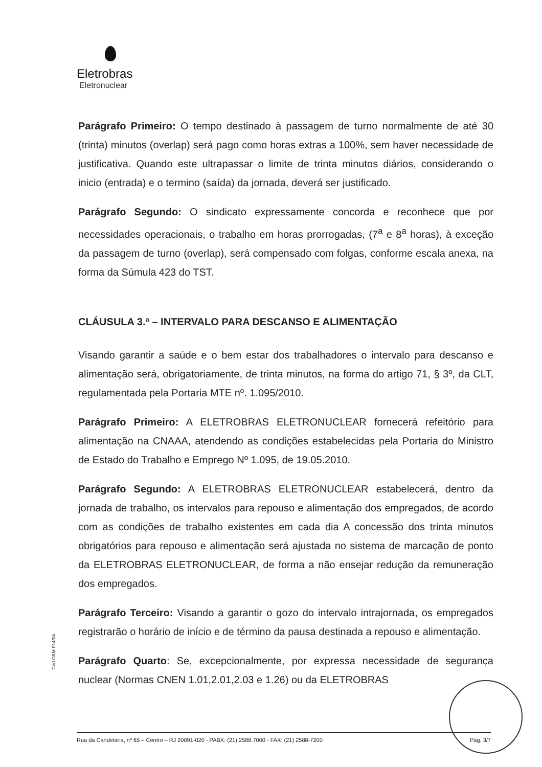Eletrobras
Eletronuclear
Parágrafo Primeiro: O tempo destinado à passagem de turno normalmente de até 30 (trinta) minutos (overlap) será pago como horas extras a 100%, sem haver necessidade de justificativa. Quando este ultrapassar o limite de trinta minutos diários, considerando o inicio (entrada) e o termino (saída) da jornada, deverá ser justificado.
Parágrafo Segundo: O sindicato expressamente concorda e reconhece que por necessidades operacionais, o trabalho em horas prorrogadas, (7<sup>a</sup> e 8<sup>a</sup> horas), à exceção da passagem de turno (overlap), será compensado com folgas, conforme escala anexa, na forma da Súmula 423 do TST.
CLÁUSULA 3.ª – INTERVALO PARA DESCANSO E ALIMENTAÇÃO
Visando garantir a saúde e o bem estar dos trabalhadores o intervalo para descanso e alimentação será, obrigatoriamente, de trinta minutos, na forma do artigo 71, § 3º, da CLT, regulamentada pela Portaria MTE nº. 1.095/2010.
Parágrafo Primeiro: A ELETROBRAS ELETRONUCLEAR fornecerá refeitório para alimentação na CNAAA, atendendo as condições estabelecidas pela Portaria do Ministro de Estado do Trabalho e Emprego Nº 1.095, de 19.05.2010.
Parágrafo Segundo: A ELETROBRAS ELETRONUCLEAR estabelecerá, dentro da jornada de trabalho, os intervalos para repouso e alimentação dos empregados, de acordo com as condições de trabalho existentes em cada dia A concessão dos trinta minutos obrigatórios para repouso e alimentação será ajustada no sistema de marcação de ponto da ELETROBRAS ELETRONUCLEAR, de forma a não ensejar redução da remuneração dos empregados.
Parágrafo Terceiro: Visando a garantir o gozo do intervalo intrajornada, os empregados registrarão o horário de início e de término da pausa destinada a repouso e alimentação.
Parágrafo Quarto: Se, excepcionalmente, por expressa necessidade de segurança nuclear (Normas CNEN 1.01,2.01,2.03 e 1.26) ou da ELETROBRAS
Cód O&M 014/04
Rua da Candelária, nº 65 – Centro – RJ 20091-020 - PABX: (21) 2588.7000 - FAX: (21) 2588-7200 Pág. 3/7